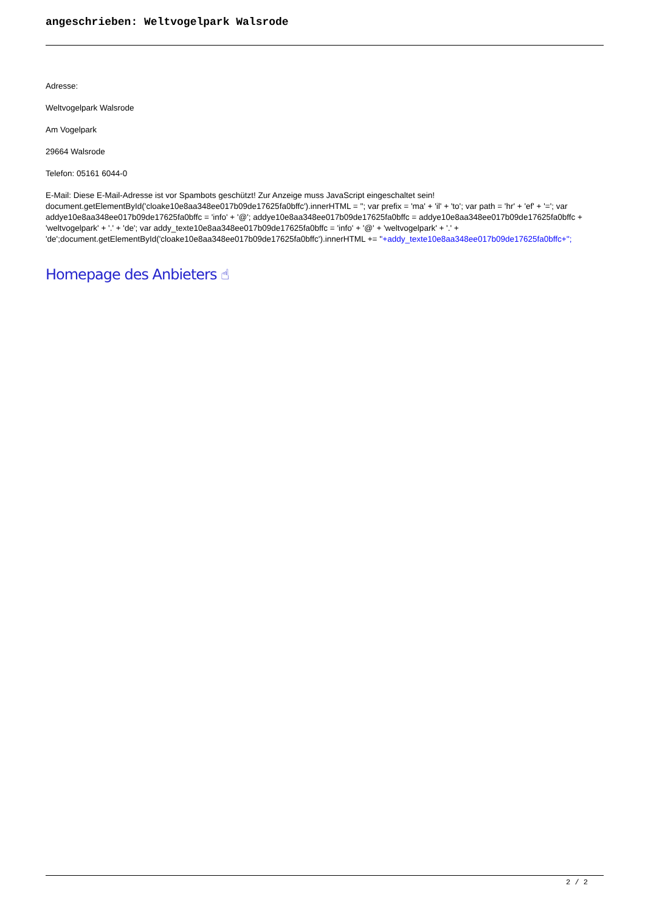angeschrieben: Weltvogelpark Walsrode
Adresse:
Weltvogelpark Walsrode
Am Vogelpark
29664 Walsrode
Telefon: 05161 6044-0
E-Mail: Diese E-Mail-Adresse ist vor Spambots geschützt! Zur Anzeige muss JavaScript eingeschaltet sein!
document.getElementById('cloake10e8aa348ee017b09de17625fa0bffc').innerHTML = ''; var prefix = 'ma' + 'il' + 'to'; var path = 'hr' + 'ef' + '='; var addye10e8aa348ee017b09de17625fa0bffc = 'info' + '@'; addye10e8aa348ee017b09de17625fa0bffc = addye10e8aa348ee017b09de17625fa0bffc + 'weltvogelpark' + '.' + 'de'; var addy_texte10e8aa348ee017b09de17625fa0bffc = 'info' + '@' + 'weltvogelpark' + '.' + 'de';document.getElementById('cloake10e8aa348ee017b09de17625fa0bffc').innerHTML += ''+addy_texte10e8aa348ee017b09de17625fa0bffc+'';
Homepage des Anbieters ☝
2 / 2